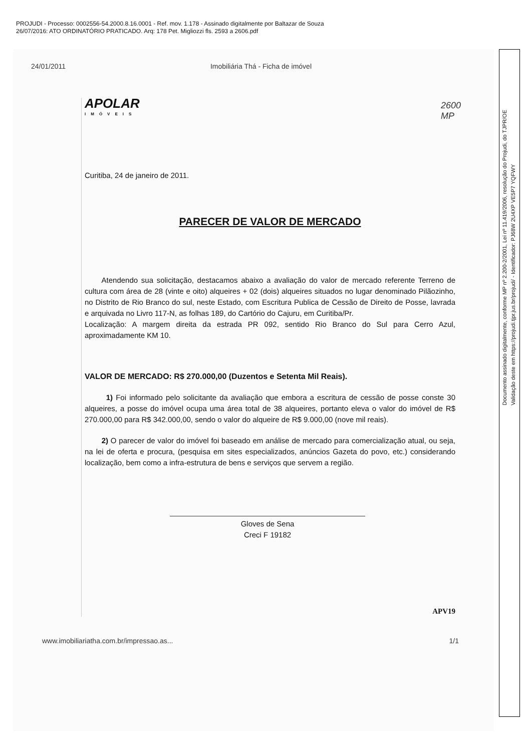PROJUDI - Processo: 0002556-54.2000.8.16.0001 - Ref. mov. 1.178 - Assinado digitalmente por Baltazar de Souza
26/07/2016: ATO ORDINATÓRIO PRATICADO. Arq: 178 Pet. Migliozzi fls. 2593 a 2606.pdf
24/01/2011 Imobiliária Thá - Ficha de imóvel
APOLAR
IMÓVEIS
Curitiba, 24 de janeiro de 2011.
PARECER DE VALOR DE MERCADO
Atendendo sua solicitação, destacamos abaixo a avaliação do valor de mercado referente Terreno de cultura com área de 28 (vinte e oito) alqueires + 02 (dois) alqueires situados no lugar denominado Pilãozinho, no Distrito de Rio Branco do sul, neste Estado, com Escritura Publica de Cessão de Direito de Posse, lavrada e arquivada no Livro 117-N, as folhas 189, do Cartório do Cajuru, em Curitiba/Pr.
Localização: A margem direita da estrada PR 092, sentido Rio Branco do Sul para Cerro Azul, aproximadamente KM 10.
VALOR DE MERCADO: R$ 270.000,00 (Duzentos e Setenta Mil Reais).
1) Foi informado pelo solicitante da avaliação que embora a escritura de cessão de posse conste 30 alqueires, a posse do imóvel ocupa uma área total de 38 alqueires, portanto eleva o valor do imóvel de R$ 270.000,00 para R$ 342.000,00, sendo o valor do alqueire de R$ 9.000,00 (nove mil reais).
2) O parecer de valor do imóvel foi baseado em análise de mercado para comercialização atual, ou seja, na lei de oferta e procura, (pesquisa em sites especializados, anúncios Gazeta do povo, etc.) considerando localização, bem como a infra-estrutura de bens e serviços que servem a região.
Gloves de Sena
Creci F 19182
APV19
www.imobiliariatha.com.br/impressao.as... 1/1
2600
MP
Documento assinado digitalmente, conforme MP nº 2.200-2/2001, Lei nº 11.419/2006, resolução do Projudi, do TJPR/OE
Validação deste em https://projudi.tjpr.jus.br/projudi/ - Identificador: PJ68W 2U4XP VE5P7 YQFWY